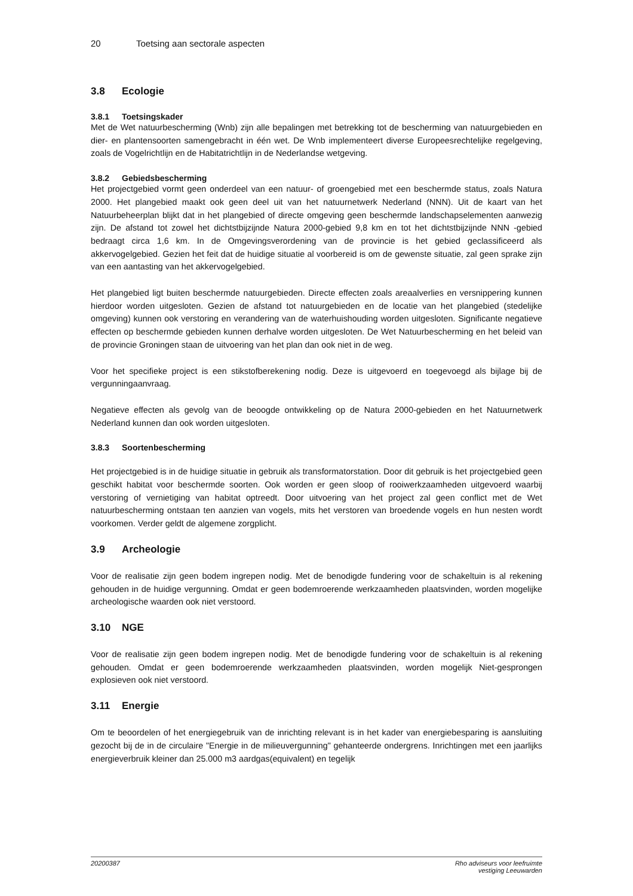20 Toetsing aan sectorale aspecten
3.8 Ecologie
3.8.1 Toetsingskader
Met de Wet natuurbescherming (Wnb) zijn alle bepalingen met betrekking tot de bescherming van natuurgebieden en dier- en plantensoorten samengebracht in één wet. De Wnb implementeert diverse Europeesrechtelijke regelgeving, zoals de Vogelrichtlijn en de Habitatrichtlijn in de Nederlandse wetgeving.
3.8.2 Gebiedsbescherming
Het projectgebied vormt geen onderdeel van een natuur- of groengebied met een beschermde status, zoals Natura 2000. Het plangebied maakt ook geen deel uit van het natuurnetwerk Nederland (NNN). Uit de kaart van het Natuurbeheerplan blijkt dat in het plangebied of directe omgeving geen beschermde landschapselementen aanwezig zijn. De afstand tot zowel het dichtstbijzijnde Natura 2000-gebied 9,8 km en tot het dichtstbijzijnde NNN -gebied bedraagt circa 1,6 km. In de Omgevingsverordening van de provincie is het gebied geclassificeerd als akkervogelgebied. Gezien het feit dat de huidige situatie al voorbereid is om de gewenste situatie, zal geen sprake zijn van een aantasting van het akkervogelgebied.
Het plangebied ligt buiten beschermde natuurgebieden. Directe effecten zoals areaalverlies en versnippering kunnen hierdoor worden uitgesloten. Gezien de afstand tot natuurgebieden en de locatie van het plangebied (stedelijke omgeving) kunnen ook verstoring en verandering van de waterhuishouding worden uitgesloten. Significante negatieve effecten op beschermde gebieden kunnen derhalve worden uitgesloten. De Wet Natuurbescherming en het beleid van de provincie Groningen staan de uitvoering van het plan dan ook niet in de weg.
Voor het specifieke project is een stikstofberekening nodig. Deze is uitgevoerd en toegevoegd als bijlage bij de vergunningaanvraag.
Negatieve effecten als gevolg van de beoogde ontwikkeling op de Natura 2000-gebieden en het Natuurnetwerk Nederland kunnen dan ook worden uitgesloten.
3.8.3 Soortenbescherming
Het projectgebied is in de huidige situatie in gebruik als transformatorstation. Door dit gebruik is het projectgebied geen geschikt habitat voor beschermde soorten. Ook worden er geen sloop of rooiwerkzaamheden uitgevoerd waarbij verstoring of vernietiging van habitat optreedt. Door uitvoering van het project zal geen conflict met de Wet natuurbescherming ontstaan ten aanzien van vogels, mits het verstoren van broedende vogels en hun nesten wordt voorkomen. Verder geldt de algemene zorgplicht.
3.9 Archeologie
Voor de realisatie zijn geen bodem ingrepen nodig. Met de benodigde fundering voor de schakeltuin is al rekening gehouden in de huidige vergunning. Omdat er geen bodemroerende werkzaamheden plaatsvinden, worden mogelijke archeologische waarden ook niet verstoord.
3.10 NGE
Voor de realisatie zijn geen bodem ingrepen nodig. Met de benodigde fundering voor de schakeltuin is al rekening gehouden. Omdat er geen bodemroerende werkzaamheden plaatsvinden, worden mogelijk Niet-gesprongen explosieven ook niet verstoord.
3.11 Energie
Om te beoordelen of het energiegebruik van de inrichting relevant is in het kader van energiebesparing is aansluiting gezocht bij de in de circulaire "Energie in de milieuvergunning" gehanteerde ondergrens. Inrichtingen met een jaarlijks energieverbruik kleiner dan 25.000 m3 aardgas(equivalent) en tegelijk
20200387 Rho adviseurs voor leefruimte
vestiging Leeuwarden